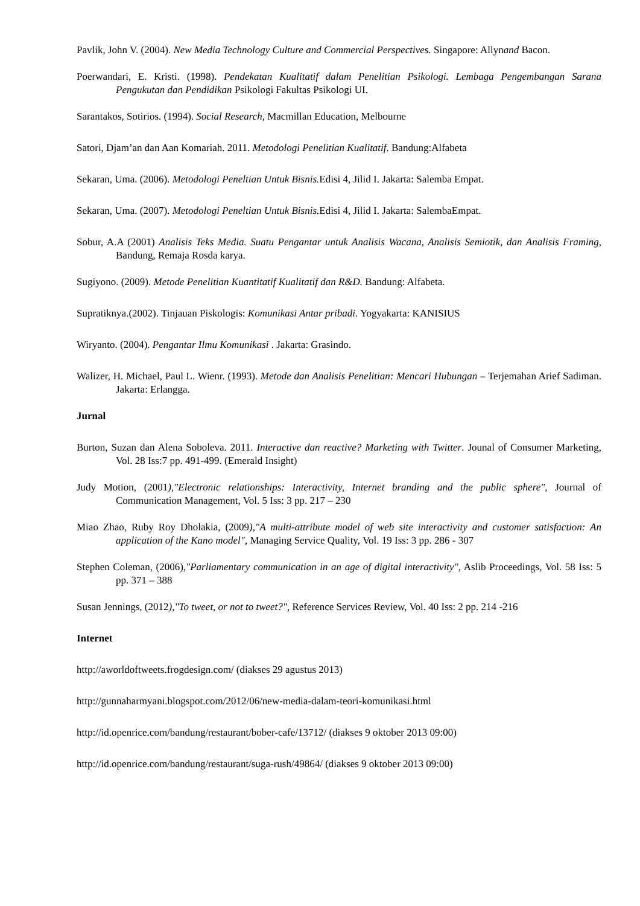Pavlik, John V. (2004). New Media Technology Culture and Commercial Perspectives. Singapore: Allynand Bacon.
Poerwandari, E. Kristi. (1998). Pendekatan Kualitatif dalam Penelitian Psikologi. Lembaga Pengembangan Sarana Pengukutan dan Pendidikan Psikologi Fakultas Psikologi UI.
Sarantakos, Sotirios. (1994). Social Research, Macmillan Education, Melbourne
Satori, Djam’an dan Aan Komariah. 2011. Metodologi Penelitian Kualitatif. Bandung:Alfabeta
Sekaran, Uma. (2006). Metodologi Peneltian Untuk Bisnis. Edisi 4, Jilid I. Jakarta: Salemba Empat.
Sekaran, Uma. (2007). Metodologi Peneltian Untuk Bisnis. Edisi 4, Jilid I. Jakarta: SalembaEmpat.
Sobur, A.A (2001) Analisis Teks Media. Suatu Pengantar untuk Analisis Wacana, Analisis Semiotik, dan Analisis Framing, Bandung, Remaja Rosda karya.
Sugiyono. (2009). Metode Penelitian Kuantitatif Kualitatif dan R&D. Bandung: Alfabeta.
Supratiknya.(2002). Tinjauan Piskologis: Komunikasi Antar pribadi. Yogyakarta: KANISIUS
Wiryanto. (2004). Pengantar Ilmu Komunikasi . Jakarta: Grasindo.
Walizer, H. Michael, Paul L. Wienr. (1993). Metode dan Analisis Penelitian: Mencari Hubungan – Terjemahan Arief Sadiman. Jakarta: Erlangga.
Jurnal
Burton, Suzan dan Alena Soboleva. 2011. Interactive dan reactive? Marketing with Twitter. Jounal of Consumer Marketing, Vol. 28 Iss:7 pp. 491-499. (Emerald Insight)
Judy Motion, (2001),"Electronic relationships: Interactivity, Internet branding and the public sphere", Journal of Communication Management, Vol. 5 Iss: 3 pp. 217 – 230
Miao Zhao, Ruby Roy Dholakia, (2009),"A multi-attribute model of web site interactivity and customer satisfaction: An application of the Kano model", Managing Service Quality, Vol. 19 Iss: 3 pp. 286 - 307
Stephen Coleman, (2006),"Parliamentary communication in an age of digital interactivity", Aslib Proceedings, Vol. 58 Iss: 5 pp. 371 – 388
Susan Jennings, (2012),"To tweet, or not to tweet?", Reference Services Review, Vol. 40 Iss: 2 pp. 214 -216
Internet
http://aworldoftweets.frogdesign.com/ (diakses 29 agustus 2013)
http://gunnaharmyani.blogspot.com/2012/06/new-media-dalam-teori-komunikasi.html
http://id.openrice.com/bandung/restaurant/bober-cafe/13712/ (diakses 9 oktober 2013 09:00)
http://id.openrice.com/bandung/restaurant/suga-rush/49864/ (diakses 9 oktober 2013 09:00)